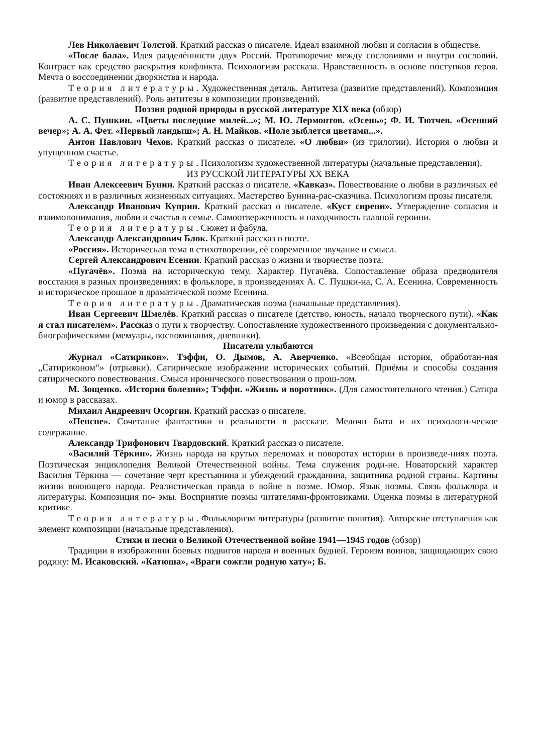Лев Николаевич Толстой. Краткий рассказ о писателе. Идеал взаимной любви и согласия в обществе.
«После бала». Идея разделённости двух Россий. Противоречие между сословиями и внутри сословий. Контраст как средство раскрытия конфликта. Психологизм рассказа. Нравственность в основе поступков героя. Мечта о воссоединении дворянства и народа.
Теория литературы. Художественная деталь. Антитеза (развитие представлений). Композиция (развитие представлений). Роль антитезы в композиции произведений.
Поэзия родной природы в русской литературе XIX века (обзор)
А. С. Пушкин. «Цветы последние милей...»; М. Ю. Лермонтов. «Осень»; Ф. И. Тютчев. «Осенний вечер»; А. А. Фет. «Первый ландыш»; А. Н. Майков. «Поле зыблется цветами...».
Антон Павлович Чехов. Краткий рассказ о писателе. «О любви» (из трилогии). История о любви и упущенном счастье.
Теория литературы. Психологизм художественной литературы (начальные представления).
ИЗ РУССКОЙ ЛИТЕРАТУРЫ XX ВЕКА
Иван Алексеевич Бунин. Краткий рассказ о писателе. «Кавказ». Повествование о любви в различных её состояниях и в различных жизненных ситуациях. Мастерство Бунина-рас-сказчика. Психологизм прозы писателя.
Александр Иванович Куприн. Краткий рассказ о писателе. «Куст сирени». Утверждение согласия и взаимопонимания, любви и счастья в семье. Самоотверженность и находчивость главной героини.
Теория литературы. Сюжет и фабула.
Александр Александрович Блок. Краткий рассказ о поэте.
«Россия». Историческая тема в стихотворении, её современное звучание и смысл.
Сергей Александрович Есенин. Краткий рассказ о жизни и творчестве поэта.
«Пугачёв». Поэма на историческую тему. Характер Пугачёва. Сопоставление образа предводителя восстания в разных произведениях: в фольклоре, в произведениях А. С. Пушки-на, С. А. Есенина. Современность и историческое прошлое в драматической поэме Есенина.
Теория литературы. Драматическая поэма (начальные представления).
Иван Сергеевич Шмелёв. Краткий рассказ о писателе (детство, юность, начало творческого пути). «Как я стал писателем». Рассказ о пути к творчеству. Сопоставление художественного произведения с документально-биографическими (мемуары, воспоминания, дневники).
Писатели улыбаются
Журнал «Сатирикон». Тэффи, О. Дымов, А. Аверченко. «Всеобщая история, обработан-ная „Сатириконом“» (отрывки). Сатирическое изображение исторических событий. Приёмы и способы создания сатирического повествования. Смысл иронического повествования о прош-лом.
М. Зощенко. «История болезни»; Тэффи. «Жизнь и воротник». (Для самостоятельного чтения.) Сатира и юмор в рассказах.
Михаил Андреевич Осоргин. Краткий рассказ о писателе.
«Пенсне». Сочетание фантастики и реальности в рассказе. Мелочи быта и их психологи-ческое содержание.
Александр Трифонович Твардовский. Краткий рассказ о писателе.
«Василий Тёркин». Жизнь народа на крутых переломах и поворотах истории в произведе-ниях поэта. Поэтическая энциклопедия Великой Отечественной войны. Тема служения роди-не. Новаторский характер Василия Тёркина — сочетание черт крестьянина и убеждений гражданина, защитника родной страны. Картины жизни воюющего народа. Реалистическая правда о войне в поэме. Юмор. Язык поэмы. Связь фольклора и литературы. Композиция по- эмы. Восприятие поэмы читателями-фронтовиками. Оценка поэмы в литературной критике.
Теория литературы. Фольклоризм литературы (развитие понятия). Авторские отступления как элемент композиции (начальные представления).
Стихи и песни о Великой Отечественной войне 1941—1945 годов (обзор)
Традиции в изображении боевых подвигов народа и военных будней. Героизм воинов, защищающих свою родину: М. Исаковский. «Катюша», «Враги сожгли родную хату»; Б.